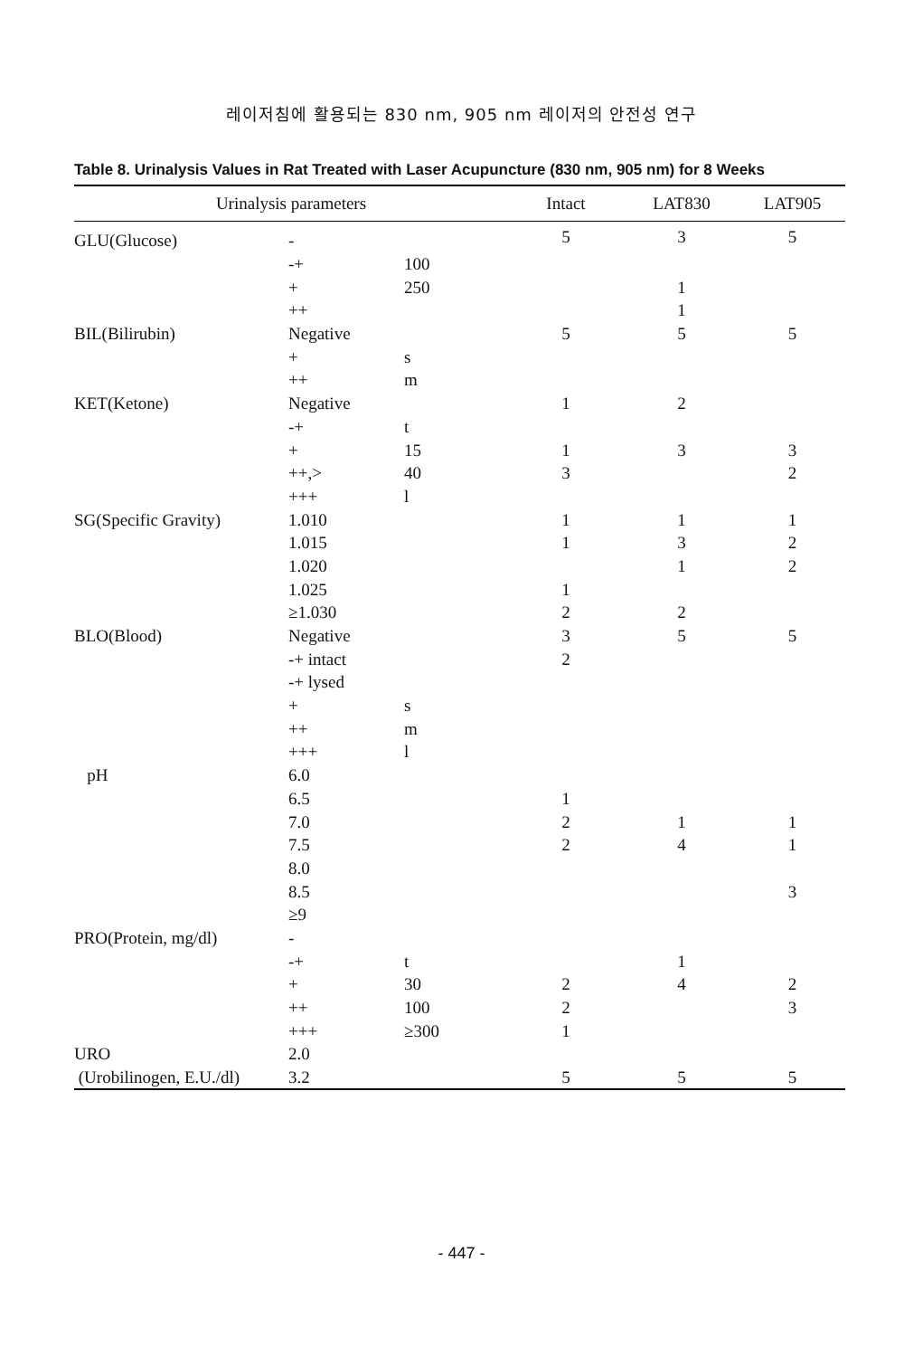레이저침에 활용되는 830 nm, 905 nm 레이저의 안전성 연구
Table 8. Urinalysis Values in Rat Treated with Laser Acupuncture (830 nm, 905 nm) for 8 Weeks
| Urinalysis parameters | | | Intact | LAT830 | LAT905 |
| --- | --- | --- | --- | --- | --- |
| GLU(Glucose) | - | | 5 | 3 | 5 |
| | -+ | 100 | | | |
| | + | 250 | | 1 | |
| | ++ | | | 1 | |
| BIL(Bilirubin) | Negative | | 5 | 5 | 5 |
| | + | s | | | |
| | ++ | m | | | |
| KET(Ketone) | Negative | | 1 | 2 | |
| | -+ | t | | | |
| | + | 15 | 1 | 3 | 3 |
| | ++,> | 40 | 3 | | 2 |
| | +++ | l | | | |
| SG(Specific Gravity) | 1.010 | | 1 | 1 | 1 |
| | 1.015 | | 1 | 3 | 2 |
| | 1.020 | | | 1 | 2 |
| | 1.025 | | 1 | | |
| | ≥1.030 | | 2 | 2 | |
| BLO(Blood) | Negative | | 3 | 5 | 5 |
| | -+ intact | | 2 | | |
| | -+ lysed | | | | |
| | + | s | | | |
| | ++ | m | | | |
| | +++ | l | | | |
| pH | 6.0 | | | | |
| | 6.5 | | 1 | | |
| | 7.0 | | 2 | 1 | 1 |
| | 7.5 | | 2 | 4 | 1 |
| | 8.0 | | | | |
| | 8.5 | | | | 3 |
| | ≥9 | | | | |
| PRO(Protein, mg/dl) | - | | | | |
| | -+ | t | | 1 | |
| | + | 30 | 2 | 4 | 2 |
| | ++ | 100 | 2 | | 3 |
| | +++ | ≥300 | 1 | | |
| URO | 2.0 | | | | |
| (Urobilinogen, E.U./dl) | 3.2 | | 5 | 5 | 5 |
- 447 -